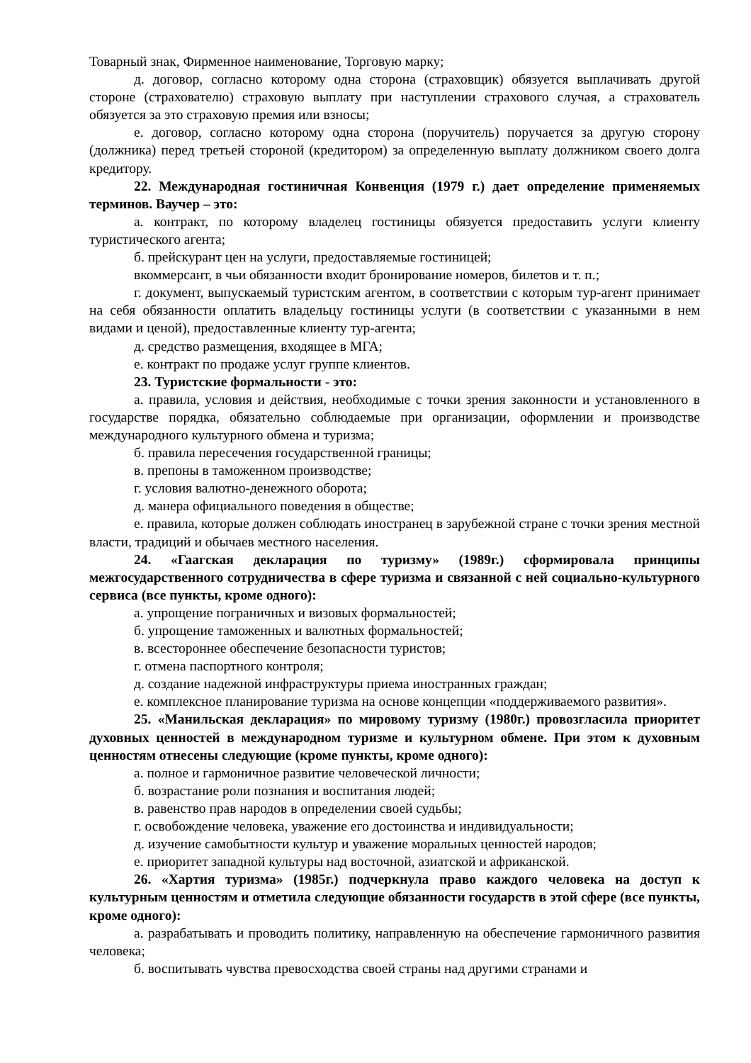Товарный знак, Фирменное наименование, Торговую марку;
д. договор, согласно которому одна сторона (страховщик) обязуется выплачивать другой стороне (страхователю) страховую выплату при наступлении страхового случая, а страхователь обязуется за это страховую премия или взносы;
е. договор, согласно которому одна сторона (поручитель) поручается за другую сторону (должника) перед третьей стороной (кредитором) за определенную выплату должником своего долга кредитору.
22. Международная гостиничная Конвенция (1979 г.) дает определение применяемых терминов. Ваучер – это:
а. контракт, по которому владелец гостиницы обязуется предоставить услуги клиенту туристического агента;
б. прейскурант цен на услуги, предоставляемые гостиницей;
вкоммерсант, в чьи обязанности входит бронирование номеров, билетов и т. п.;
г. документ, выпускаемый туристским агентом, в соответствии с которым тур-агент принимает на себя обязанности оплатить владельцу гостиницы услуги (в соответствии с указанными в нем видами и ценой), предоставленные клиенту тур-агента;
д. средство размещения, входящее в МГА;
е. контракт по продаже услуг группе клиентов.
23. Туристские формальности - это:
а. правила, условия и действия, необходимые с точки зрения законности и установленного в государстве порядка, обязательно соблюдаемые при организации, оформлении и производстве международного культурного обмена и туризма;
б. правила пересечения государственной границы;
в. препоны в таможенном производстве;
г. условия валютно-денежного оборота;
д. манера официального поведения в обществе;
е. правила, которые должен соблюдать иностранец в зарубежной стране с точки зрения местной власти, традиций и обычаев местного населения.
24. «Гаагская декларация по туризму» (1989г.) сформировала принципы межгосударственного сотрудничества в сфере туризма и связанной с ней социально-культурного сервиса (все пункты, кроме одного):
а. упрощение пограничных и визовых формальностей;
б. упрощение таможенных и валютных формальностей;
в. всестороннее обеспечение безопасности туристов;
г. отмена паспортного контроля;
д. создание надежной инфраструктуры приема иностранных граждан;
е. комплексное планирование туризма на основе концепции «поддерживаемого развития».
25. «Манильская декларация» по мировому туризму (1980г.) провозгласила приоритет духовных ценностей в международном туризме и культурном обмене. При этом к духовным ценностям отнесены следующие (кроме пункты, кроме одного):
а. полное и гармоничное развитие человеческой личности;
б. возрастание роли познания и воспитания людей;
в. равенство прав народов в определении своей судьбы;
г. освобождение человека, уважение его достоинства и индивидуальности;
д. изучение самобытности культур и уважение моральных ценностей народов;
е. приоритет западной культуры над восточной, азиатской и африканской.
26. «Хартия туризма» (1985г.) подчеркнула право каждого человека на доступ к культурным ценностям и отметила следующие обязанности государств в этой сфере (все пункты, кроме одного):
а. разрабатывать и проводить политику, направленную на обеспечение гармоничного развития человека;
б. воспитывать чувства превосходства своей страны над другими странами и